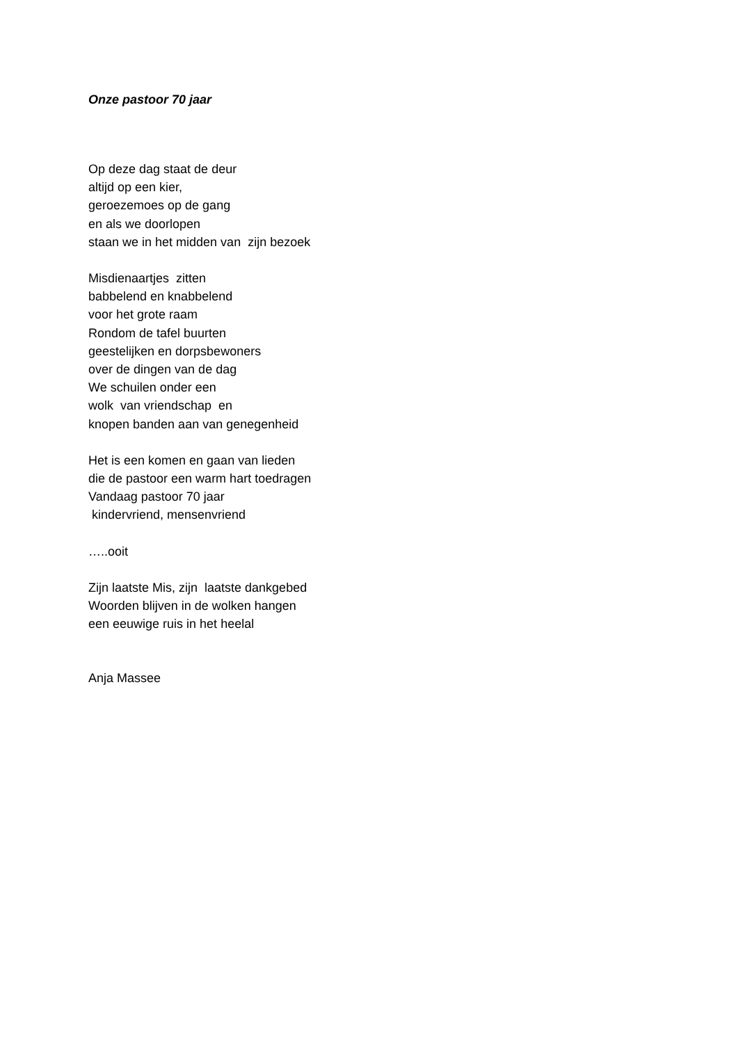Onze pastoor 70 jaar
Op deze dag staat de deur altijd op een kier, geroezemoes op de gang en als we doorlopen staan we in het midden van zijn bezoek
Misdienaartjes zitten babbelend en knabbelend voor het grote raam Rondom de tafel buurten geestelijken en dorpsbewoners over de dingen van de dag We schuilen onder een wolk van vriendschap en knopen banden aan van genegenheid
Het is een komen en gaan van lieden die de pastoor een warm hart toedragen Vandaag pastoor 70 jaar kindervriend, mensenvriend
…..ooit
Zijn laatste Mis, zijn laatste dankgebed Woorden blijven in de wolken hangen een eeuwige ruis in het heelal
Anja Massee